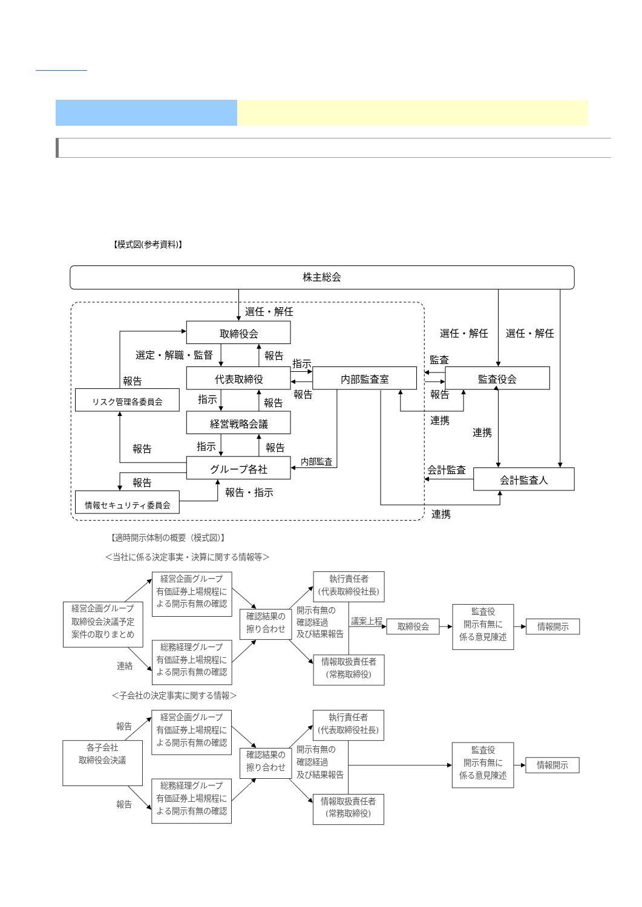【模式図(参考資料)】
株主総会
選任・解任
取締役会
選定・解職・監督
報告
指示
代表取締役
内部監査室
監査役会
選任・解任
選任・解任
監査
報告
報告
報告
リスク管理各委員会
指示
報告
経営戦略会議
連携
連携
報告
指示
報告
内部監査
グループ各社
会計監査
会計監査人
報告
報告・指示
情報セキュリティ委員会
連携
【適時開示体制の概要（模式図）】
＜当社に係る決定事実・決算に関する情報等＞
経営企画グループ
有価証券上場規程に
よる開示有無の確認
執行責任者
(代表取締役社長)
経営企画グループ
取締役会決議予定
案件の取りまとめ
確認結果の
擦り合わせ
監査役
開示有無に
係る意見陳述
取締役会
情報開示
議案上程
総務経理グループ
有価証券上場規程に
よる開示有無の確認
情報取扱責任者
(常務取締役)
連絡
開示有無の
確認経過
及び結果報告
開示有無の
確認経過
及び結果報告
＜子会社の決定事実に関する情報＞
報告
経営企画グループ
有価証券上場規程に
よる開示有無の確認
執行責任者
(代表取締役社長)
各子会社
取締役会決議
確認結果の
擦り合わせ
監査役
開示有無に
係る意見陳述
情報開示
報告
総務経理グループ
有価証券上場規程に
よる開示有無の確認
情報取扱責任者
(常務取締役)